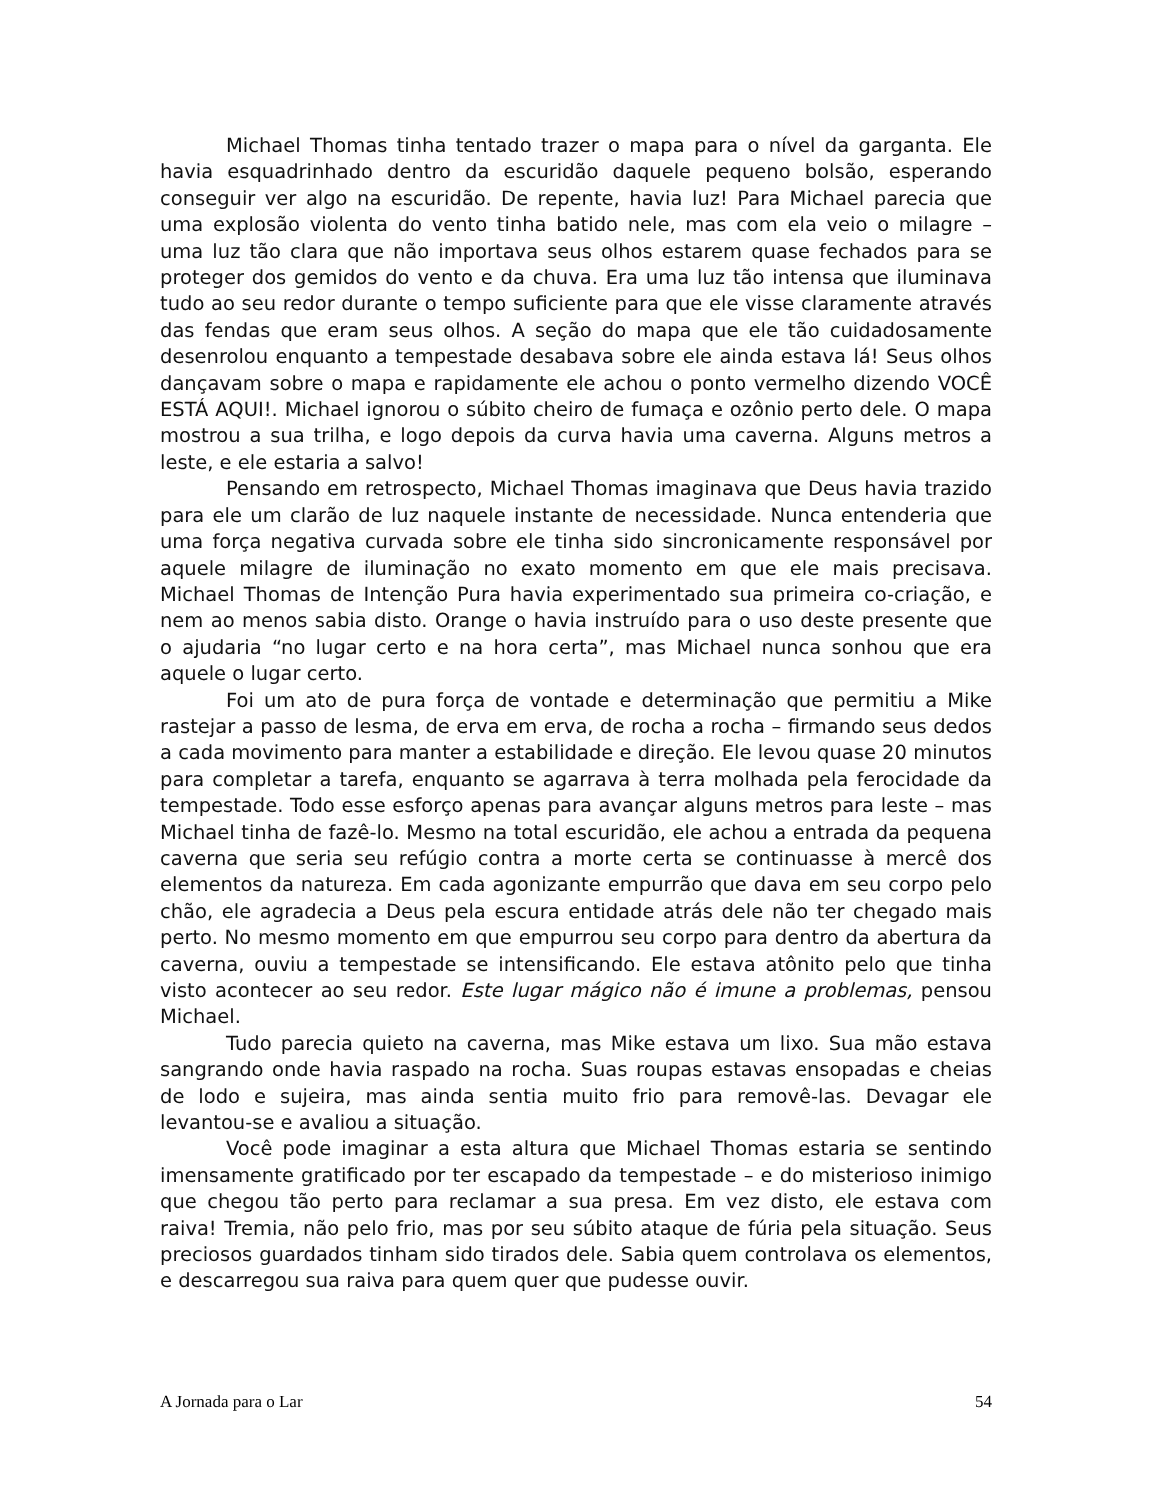Michael Thomas tinha tentado trazer o mapa para o nível da garganta. Ele havia esquadrinhado dentro da escuridão daquele pequeno bolsão, esperando conseguir ver algo na escuridão. De repente, havia luz! Para Michael parecia que uma explosão violenta do vento tinha batido nele, mas com ela veio o milagre – uma luz tão clara que não importava seus olhos estarem quase fechados para se proteger dos gemidos do vento e da chuva. Era uma luz tão intensa que iluminava tudo ao seu redor durante o tempo suficiente para que ele visse claramente através das fendas que eram seus olhos. A seção do mapa que ele tão cuidadosamente desenrolou enquanto a tempestade desabava sobre ele ainda estava lá! Seus olhos dançavam sobre o mapa e rapidamente ele achou o ponto vermelho dizendo VOCÊ ESTÁ AQUI!. Michael ignorou o súbito cheiro de fumaça e ozônio perto dele. O mapa mostrou a sua trilha, e logo depois da curva havia uma caverna. Alguns metros a leste, e ele estaria a salvo!
Pensando em retrospecto, Michael Thomas imaginava que Deus havia trazido para ele um clarão de luz naquele instante de necessidade. Nunca entenderia que uma força negativa curvada sobre ele tinha sido sincronicamente responsável por aquele milagre de iluminação no exato momento em que ele mais precisava. Michael Thomas de Intenção Pura havia experimentado sua primeira co-criação, e nem ao menos sabia disto. Orange o havia instruído para o uso deste presente que o ajudaria “no lugar certo e na hora certa”, mas Michael nunca sonhou que era aquele o lugar certo.
Foi um ato de pura força de vontade e determinação que permitiu a Mike rastejar a passo de lesma, de erva em erva, de rocha a rocha – firmando seus dedos a cada movimento para manter a estabilidade e direção. Ele levou quase 20 minutos para completar a tarefa, enquanto se agarrava à terra molhada pela ferocidade da tempestade. Todo esse esforço apenas para avançar alguns metros para leste – mas Michael tinha de fazê-lo. Mesmo na total escuridão, ele achou a entrada da pequena caverna que seria seu refúgio contra a morte certa se continuasse à mercê dos elementos da natureza. Em cada agonizante empurrão que dava em seu corpo pelo chão, ele agradecia a Deus pela escura entidade atrás dele não ter chegado mais perto. No mesmo momento em que empurrou seu corpo para dentro da abertura da caverna, ouviu a tempestade se intensificando. Ele estava atônito pelo que tinha visto acontecer ao seu redor. Este lugar mágico não é imune a problemas, pensou Michael.
Tudo parecia quieto na caverna, mas Mike estava um lixo. Sua mão estava sangrando onde havia raspado na rocha. Suas roupas estavas ensopadas e cheias de lodo e sujeira, mas ainda sentia muito frio para removê-las. Devagar ele levantou-se e avaliou a situação.
Você pode imaginar a esta altura que Michael Thomas estaria se sentindo imensamente gratificado por ter escapado da tempestade – e do misterioso inimigo que chegou tão perto para reclamar a sua presa. Em vez disto, ele estava com raiva! Tremia, não pelo frio, mas por seu súbito ataque de fúria pela situação. Seus preciosos guardados tinham sido tirados dele. Sabia quem controlava os elementos, e descarregou sua raiva para quem quer que pudesse ouvir.
A Jornada para o Lar 54